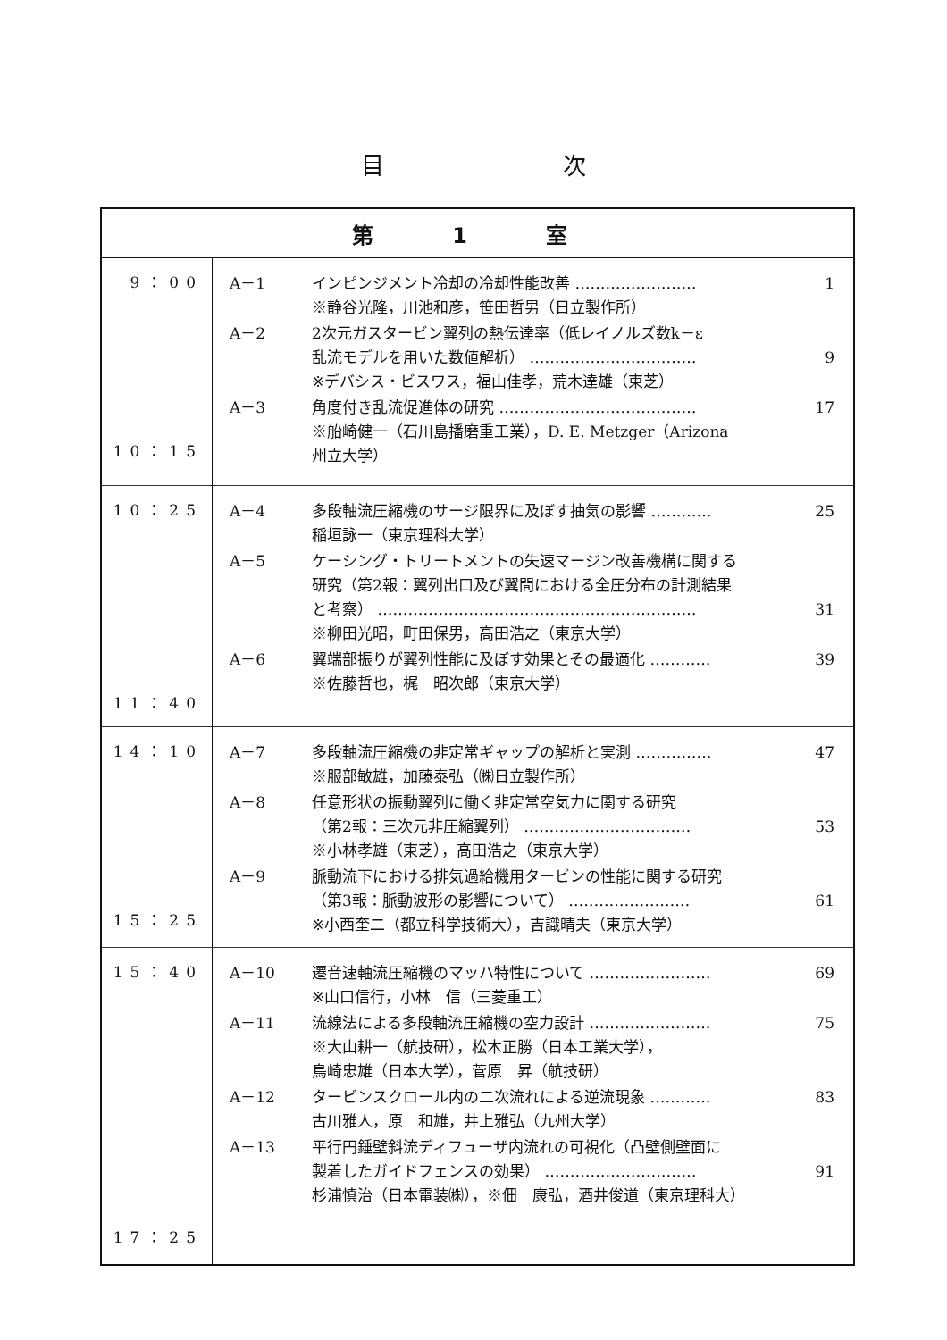目次
| 第 1 室 | |
| --- | --- |
| 9：00 10：15 | / A－1 / インピンジメント冷却の冷却性能改善 …………………… ※静谷光隆，川池和彦，笹田哲男（日立製作所） / 1 / / A－2 / 2次元ガスタービン翼列の熱伝達率（低レイノルズ数k－ε 乱流モデルを用いた数値解析） …………………………… ※デバシス・ビスワス，福山佳孝，荒木達雄（東芝） / 9 / / A－3 / 角度付き乱流促進体の研究 ………………………………… ※船崎健一（石川島播磨重工業），D. E. Metzger（Arizona 州立大学） / 17 / |
| 10：25 11：40 | / A－4 / 多段軸流圧縮機のサージ限界に及ぼす抽気の影響 ………… 稲垣詠一（東京理科大学） / 25 / / A－5 / ケーシング・トリートメントの失速マージン改善機構に関する 研究（第2報：翼列出口及び翼間における全圧分布の計測結果 と考察） ……………………………………………………… ※柳田光昭，町田保男，高田浩之（東京大学） / 31 / / A－6 / 翼端部振りが翼列性能に及ぼす効果とその最適化 ………… ※佐藤哲也，梶 昭次郎（東京大学） / 39 / |
| 14：10 15：25 | / A－7 / 多段軸流圧縮機の非定常ギャップの解析と実測 …………… ※服部敏雄，加藤泰弘（㈱日立製作所） / 47 / / A－8 / 任意形状の振動翼列に働く非定常空気力に関する研究 （第2報：三次元非圧縮翼列） …………………………… ※小林孝雄（東芝），高田浩之（東京大学） / 53 / / A－9 / 脈動流下における排気過給機用タービンの性能に関する研究 （第3報：脈動波形の影響について） …………………… ※小西奎二（都立科学技術大），吉識晴夫（東京大学） / 61 / |
| 15：40 17：25 | / A－10 / 遷音速軸流圧縮機のマッハ特性について …………………… ※山口信行，小林 信（三菱重工） / 69 / / A－11 / 流線法による多段軸流圧縮機の空力設計 …………………… ※大山耕一（航技研），松木正勝（日本工業大学）， 鳥崎忠雄（日本大学），菅原 昇（航技研） / 75 / / A－12 / タービンスクロール内の二次流れによる逆流現象 ………… 古川雅人，原 和雄，井上雅弘（九州大学） / 83 / / A－13 / 平行円錘壁斜流ディフューザ内流れの可視化（凸壁側壁面に 製着したガイドフェンスの効果） ………………………… 杉浦慎治（日本電装㈱），※佃 康弘，酒井俊道（東京理科大） / 91 / |